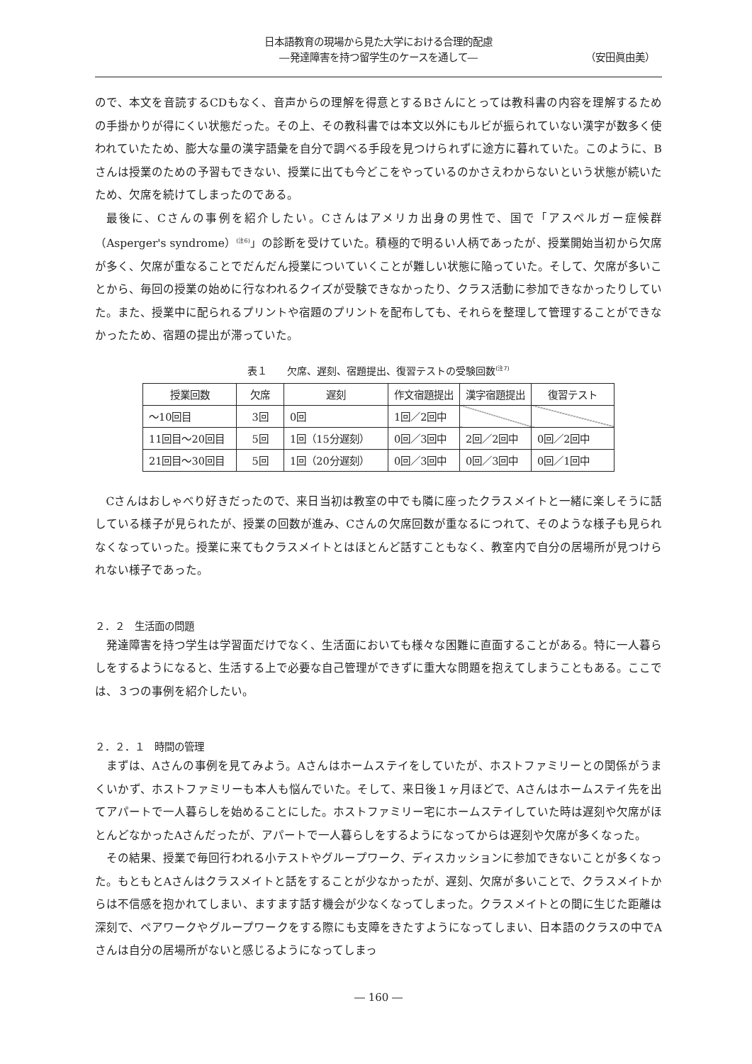日本語教育の現場から見た大学における合理的配慮
―発達障害を持つ留学生のケースを通して―
（安田眞由美）
ので、本文を音読するCDもなく、音声からの理解を得意とするBさんにとっては教科書の内容を理解するための手掛かりが得にくい状態だった。その上、その教科書では本文以外にもルビが振られていない漢字が数多く使われていたため、膨大な量の漢字語彙を自分で調べる手段を見つけられずに途方に暮れていた。このように、Bさんは授業のための予習もできない、授業に出ても今どこをやっているのかさえわからないという状態が続いたため、欠席を続けてしまったのである。
最後に、Cさんの事例を紹介したい。Cさんはアメリカ出身の男性で、国で「アスペルガー症候群（Asperger's syndrome）<sup>(注6)</sup>」の診断を受けていた。積極的で明るい人柄であったが、授業開始当初から欠席が多く、欠席が重なることでだんだん授業についていくことが難しい状態に陥っていた。そして、欠席が多いことから、毎回の授業の始めに行なわれるクイズが受験できなかったり、クラス活動に参加できなかったりしていた。また、授業中に配られるプリントや宿題のプリントを配布しても、それらを整理して管理することができなかったため、宿題の提出が滞っていた。
表１　　欠席、遅刻、宿題提出、復習テストの受験回数<sup>(注7)</sup>
| 授業回数 | 欠席 | 遅刻 | 作文宿題提出 | 漢字宿題提出 | 復習テスト |
| --- | --- | --- | --- | --- | --- |
| ～10回目 | 3回 | 0回 | 1回／2回中 | | |
| 11回目～20回目 | 5回 | 1回（15分遅刻） | 0回／3回中 | 2回／2回中 | 0回／2回中 |
| 21回目～30回目 | 5回 | 1回（20分遅刻） | 0回／3回中 | 0回／3回中 | 0回／1回中 |
Cさんはおしゃべり好きだったので、来日当初は教室の中でも隣に座ったクラスメイトと一緒に楽しそうに話している様子が見られたが、授業の回数が進み、Cさんの欠席回数が重なるにつれて、そのような様子も見られなくなっていった。授業に来てもクラスメイトとはほとんど話すこともなく、教室内で自分の居場所が見つけられない様子であった。
２．２　生活面の問題
発達障害を持つ学生は学習面だけでなく、生活面においても様々な困難に直面することがある。特に一人暮らしをするようになると、生活する上で必要な自己管理ができずに重大な問題を抱えてしまうこともある。ここでは、３つの事例を紹介したい。
２．２．１　時間の管理
まずは、Aさんの事例を見てみよう。Aさんはホームステイをしていたが、ホストファミリーとの関係がうまくいかず、ホストファミリーも本人も悩んでいた。そして、来日後１ヶ月ほどで、Aさんはホームステイ先を出てアパートで一人暮らしを始めることにした。ホストファミリー宅にホームステイしていた時は遅刻や欠席がほとんどなかったAさんだったが、アパートで一人暮らしをするようになってからは遅刻や欠席が多くなった。
その結果、授業で毎回行われる小テストやグループワーク、ディスカッションに参加できないことが多くなった。もともとAさんはクラスメイトと話をすることが少なかったが、遅刻、欠席が多いことで、クラスメイトからは不信感を抱かれてしまい、ますます話す機会が少なくなってしまった。クラスメイトとの間に生じた距離は深刻で、ペアワークやグループワークをする際にも支障をきたすようになってしまい、日本語のクラスの中でAさんは自分の居場所がないと感じるようになってしまっ
― 160 ―